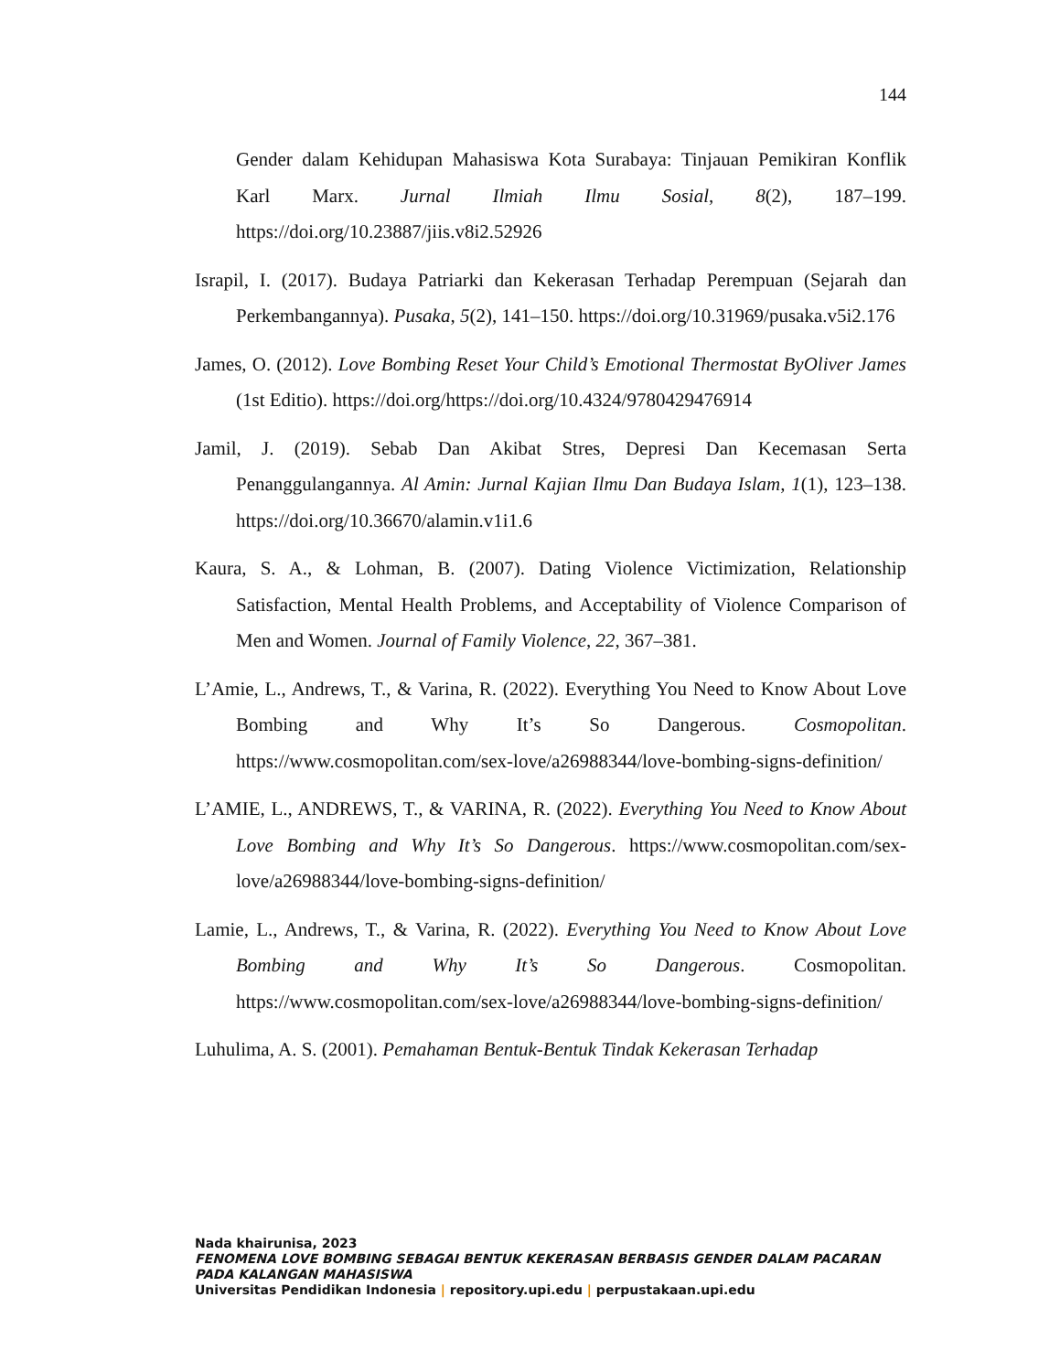144
Gender dalam Kehidupan Mahasiswa Kota Surabaya: Tinjauan Pemikiran Konflik Karl Marx. Jurnal Ilmiah Ilmu Sosial, 8(2), 187–199. https://doi.org/10.23887/jiis.v8i2.52926
Israpil, I. (2017). Budaya Patriarki dan Kekerasan Terhadap Perempuan (Sejarah dan Perkembangannya). Pusaka, 5(2), 141–150. https://doi.org/10.31969/pusaka.v5i2.176
James, O. (2012). Love Bombing Reset Your Child’s Emotional Thermostat ByOliver James (1st Editio). https://doi.org/https://doi.org/10.4324/9780429476914
Jamil, J. (2019). Sebab Dan Akibat Stres, Depresi Dan Kecemasan Serta Penanggulangannya. Al Amin: Jurnal Kajian Ilmu Dan Budaya Islam, 1(1), 123–138. https://doi.org/10.36670/alamin.v1i1.6
Kaura, S. A., & Lohman, B. (2007). Dating Violence Victimization, Relationship Satisfaction, Mental Health Problems, and Acceptability of Violence Comparison of Men and Women. Journal of Family Violence, 22, 367–381.
L’Amie, L., Andrews, T., & Varina, R. (2022). Everything You Need to Know About Love Bombing and Why It’s So Dangerous. Cosmopolitan. https://www.cosmopolitan.com/sex-love/a26988344/love-bombing-signs-definition/
L’AMIE, L., ANDREWS, T., & VARINA, R. (2022). Everything You Need to Know About Love Bombing and Why It’s So Dangerous. https://www.cosmopolitan.com/sex-love/a26988344/love-bombing-signs-definition/
Lamie, L., Andrews, T., & Varina, R. (2022). Everything You Need to Know About Love Bombing and Why It’s So Dangerous. Cosmopolitan. https://www.cosmopolitan.com/sex-love/a26988344/love-bombing-signs-definition/
Luhulima, A. S. (2001). Pemahaman Bentuk-Bentuk Tindak Kekerasan Terhadap
Nada khairunisa, 2023
FENOMENA LOVE BOMBING SEBAGAI BENTUK KEKERASAN BERBASIS GENDER DALAM PACARAN
PADA KALANGAN MAHASISWA
Universitas Pendidikan Indonesia | repository.upi.edu | perpustakaan.upi.edu